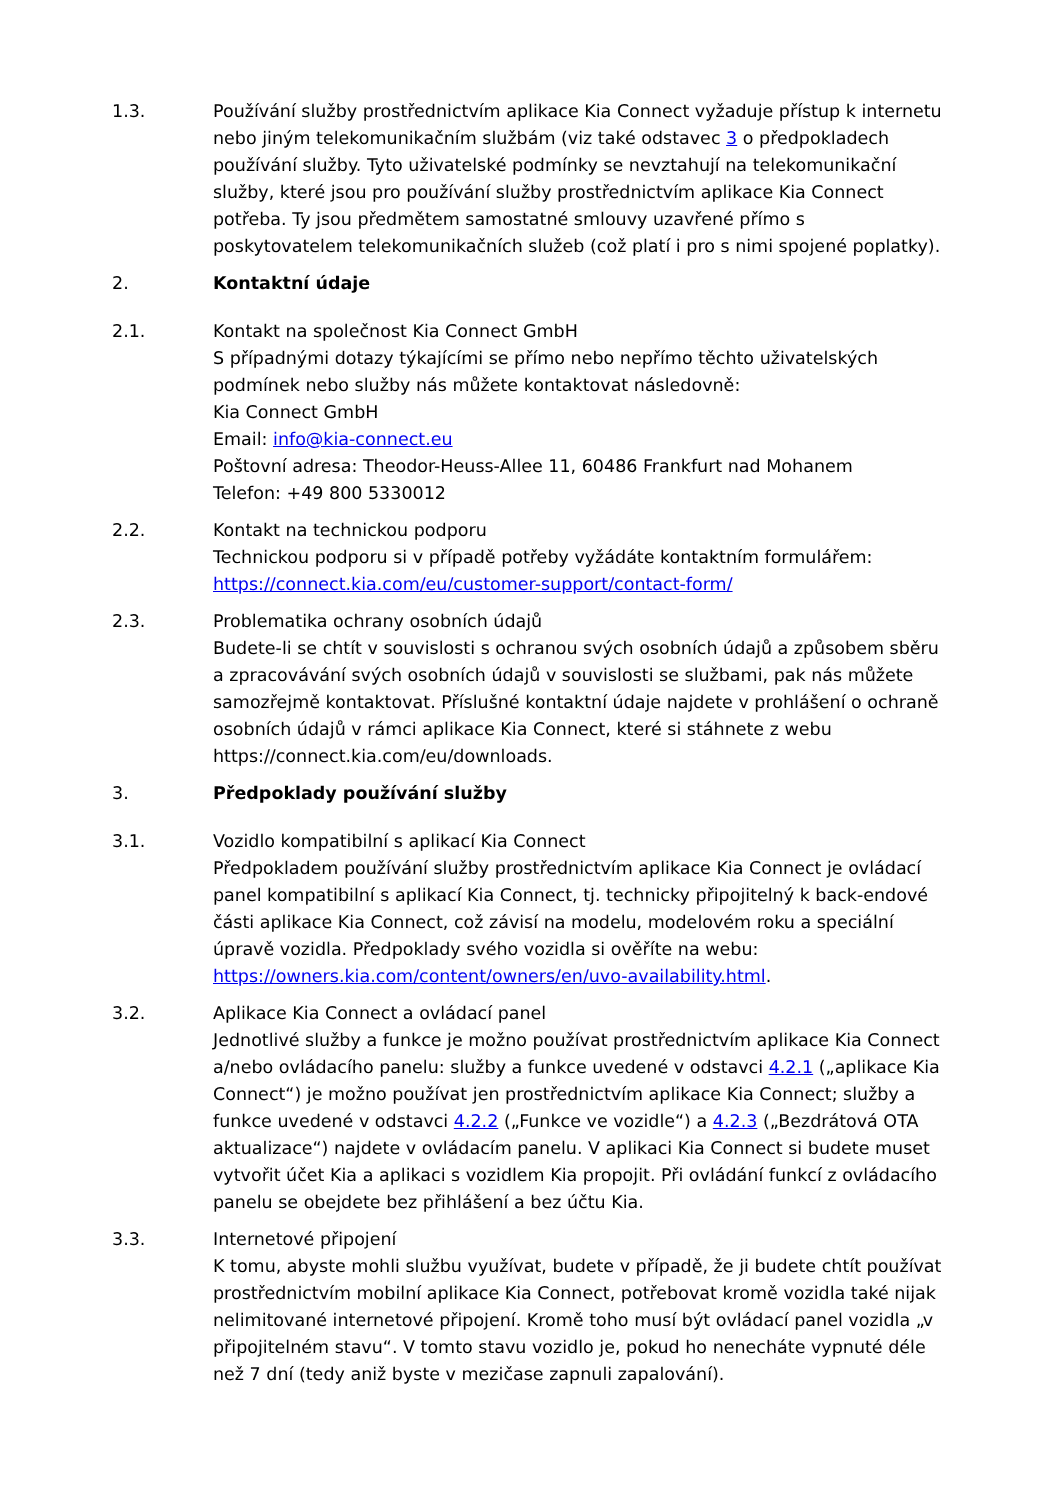1.3. Používání služby prostřednictvím aplikace Kia Connect vyžaduje přístup k internetu nebo jiným telekomunikačním službám (viz také odstavec 3 o předpokladech používání služby. Tyto uživatelské podmínky se nevztahují na telekomunikační služby, které jsou pro používání služby prostřednictvím aplikace Kia Connect potřeba. Ty jsou předmětem samostatné smlouvy uzavřené přímo s poskytovatelem telekomunikačních služeb (což platí i pro s nimi spojené poplatky).
2. Kontaktní údaje
2.1. Kontakt na společnost Kia Connect GmbH
S případnými dotazy týkajícími se přímo nebo nepřímo těchto uživatelských podmínek nebo služby nás můžete kontaktovat následovně:
Kia Connect GmbH
Email: info@kia-connect.eu
Poštovní adresa: Theodor-Heuss-Allee 11, 60486 Frankfurt nad Mohanem
Telefon: +49 800 5330012
2.2. Kontakt na technickou podporu
Technickou podporu si v případě potřeby vyžádáte kontaktním formulářem: https://connect.kia.com/eu/customer-support/contact-form/
2.3. Problematika ochrany osobních údajů
Budete-li se chtít v souvislosti s ochranou svých osobních údajů a způsobem sběru a zpracovávání svých osobních údajů v souvislosti se službami, pak nás můžete samozřejmě kontaktovat. Příslušné kontaktní údaje najdete v prohlášení o ochraně osobních údajů v rámci aplikace Kia Connect, které si stáhnete z webu https://connect.kia.com/eu/downloads.
3. Předpoklady používání služby
3.1. Vozidlo kompatibilní s aplikací Kia Connect
Předpokladem používání služby prostřednictvím aplikace Kia Connect je ovládací panel kompatibilní s aplikací Kia Connect, tj. technicky připojitelný k back-endové části aplikace Kia Connect, což závisí na modelu, modelovém roku a speciální úpravě vozidla. Předpoklady svého vozidla si ověříte na webu: https://owners.kia.com/content/owners/en/uvo-availability.html.
3.2. Aplikace Kia Connect a ovládací panel
Jednotlivé služby a funkce je možno používat prostřednictvím aplikace Kia Connect a/nebo ovládacího panelu: služby a funkce uvedené v odstavci 4.2.1 („aplikace Kia Connect“) je možno používat jen prostřednictvím aplikace Kia Connect; služby a funkce uvedené v odstavci 4.2.2 („Funkce ve vozidle“) a 4.2.3 („Bezdrátová OTA aktualizace“) najdete v ovládacím panelu. V aplikaci Kia Connect si budete muset vytvořit účet Kia a aplikaci s vozidlem Kia propojit. Při ovládání funkcí z ovládacího panelu se obejdete bez přihlášení a bez účtu Kia.
3.3. Internetové připojení
K tomu, abyste mohli službu využívat, budete v případě, že ji budete chtít používat prostřednictvím mobilní aplikace Kia Connect, potřebovat kromě vozidla také nijak nelimitované internetové připojení. Kromě toho musí být ovládací panel vozidla „v připojitelném stavu“. V tomto stavu vozidlo je, pokud ho nenecháte vypnuté déle než 7 dní (tedy aniž byste v mezičase zapnuli zapalování).